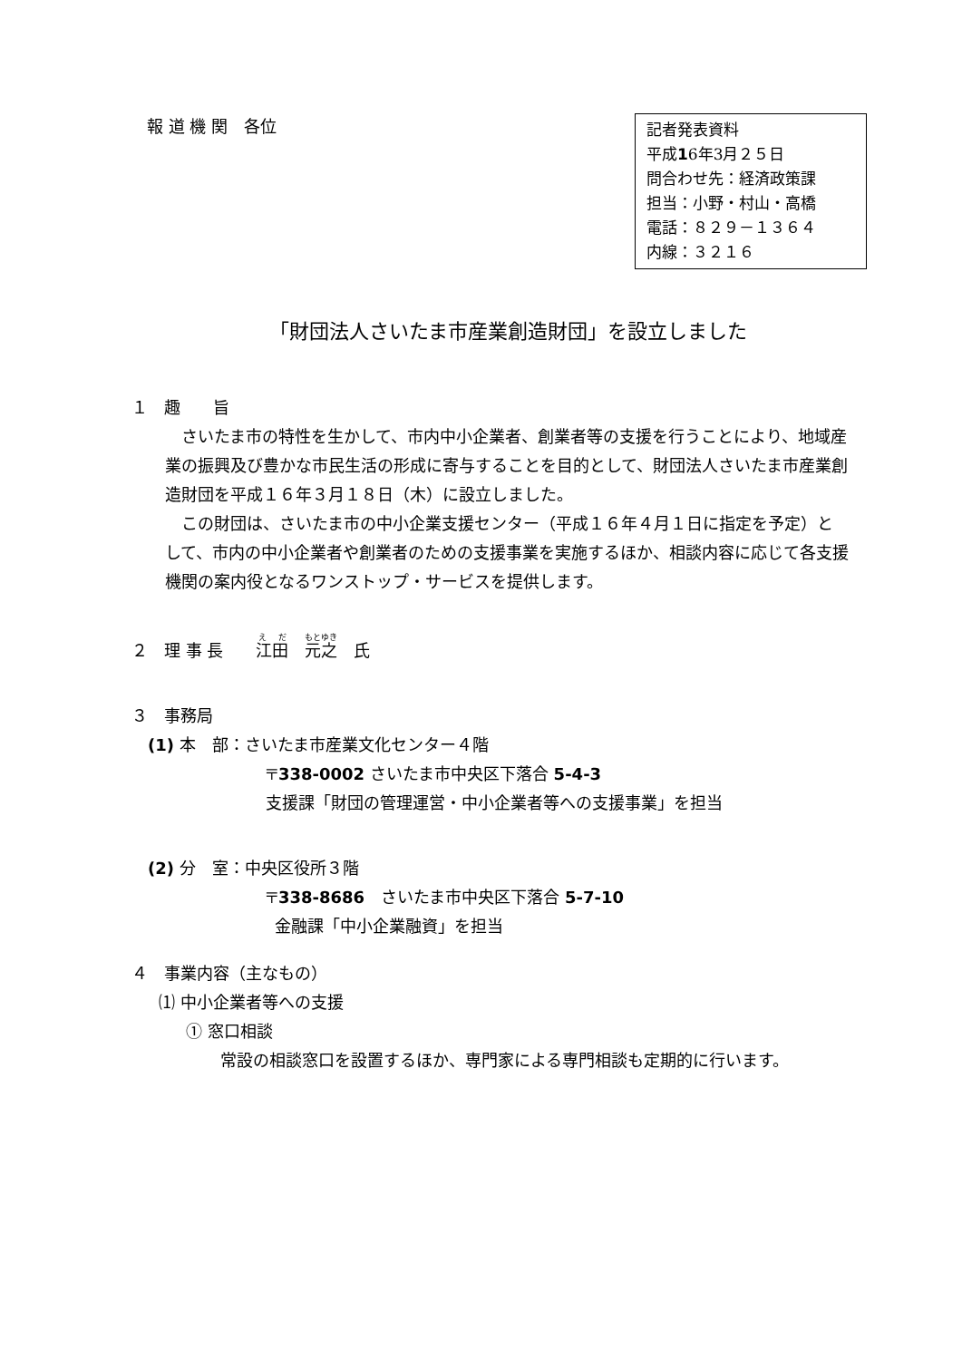報 道 機 関　各位
記者発表資料
平成16年3月２５日
問合わせ先：経済政策課
担当：小野・村山・高橋
電話：８２９－１３６４
内線：３２１６
「財団法人さいたま市産業創造財団」を設立しました
１　趣　　旨
　さいたま市の特性を生かして、市内中小企業者、創業者等の支援を行うことにより、地域産業の振興及び豊かな市民生活の形成に寄与することを目的として、財団法人さいたま市産業創造財団を平成１６年３月１８日（木）に設立しました。
　この財団は、さいたま市の中小企業支援センター（平成１６年４月１日に指定を予定）として、市内の中小企業者や創業者のための支援事業を実施するほか、相談内容に応じて各支援機関の案内役となるワンストップ・サービスを提供します。
２　理 事 長　　江田　元之　氏
３　事務局
(1) 本　部：さいたま市産業文化センター４階
〒338-0002 さいたま市中央区下落合 5-4-3
支援課「財団の管理運営・中小企業者等への支援事業」を担当
(2) 分　室：中央区役所３階
〒338-8686　さいたま市中央区下落合 5-7-10
金融課「中小企業融資」を担当
４　事業内容（主なもの）
⑴ 中小企業者等への支援
① 窓口相談
　常設の相談窓口を設置するほか、専門家による専門相談も定期的に行います。